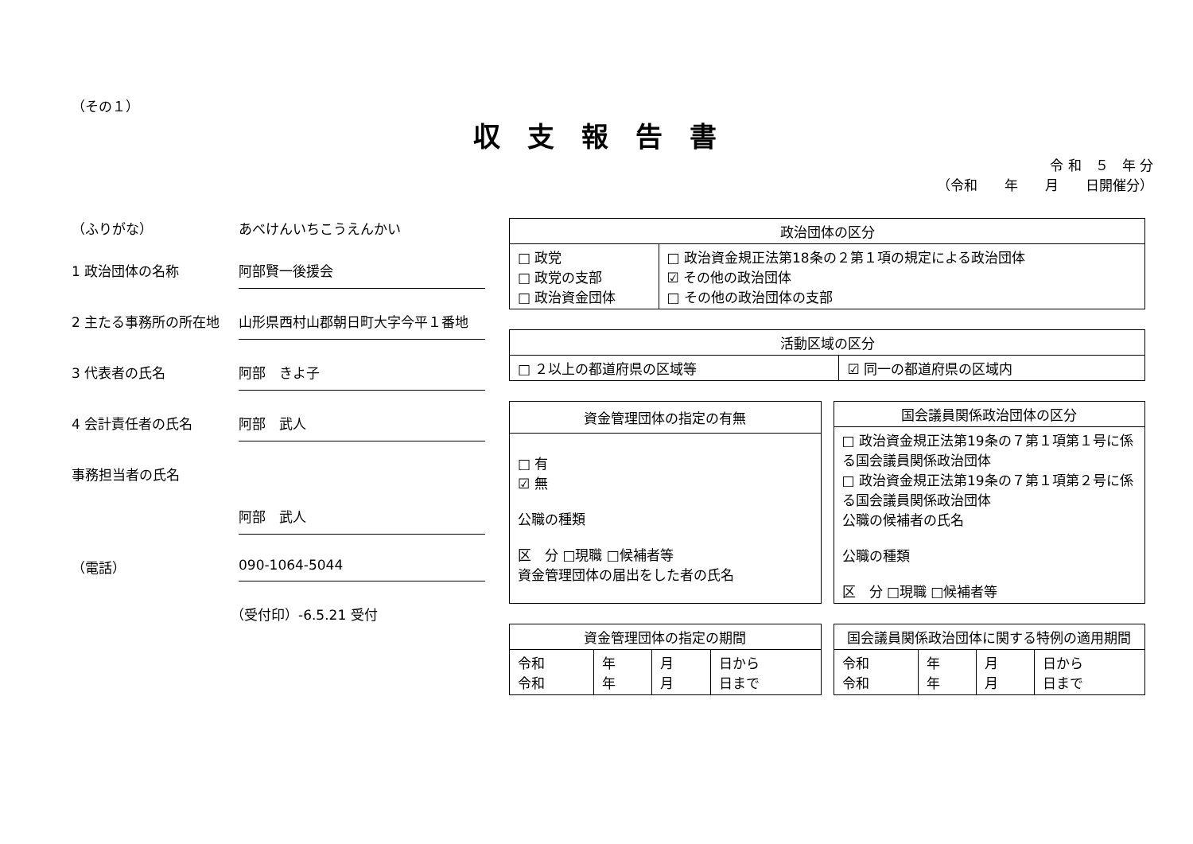（その１）
収支報告書
令 和　５　年 分
（令和　　年　　月　　日開催分）
（ふりがな） あべけんいちこうえんかい
1 政治団体の名称 阿部賢一後援会
2 主たる事務所の所在地 山形県西村山郡朝日町大字今平１番地
3 代表者の氏名 阿部　きよ子
4 会計責任者の氏名 阿部　武人
事務担当者の氏名
阿部　武人
（電話） 090-1064-5044
（受付印）-6.5.21 受付
| 政治団体の区分 | |
| --- | --- |
| □ 政党 □ 政党の支部 □ 政治資金団体 | □ 政治資金規正法第18条の２第１項の規定による政治団体 ☑ その他の政治団体 □ その他の政治団体の支部 |
| 活動区域の区分 | |
| --- | --- |
| □ ２以上の都道府県の区域等 | ☑ 同一の都道府県の区域内 |
| 資金管理団体の指定の有無 |
| --- |
| □ 有 ☑ 無 公職の種類 区 分 □現職 □候補者等 資金管理団体の届出をした者の氏名 |
| 国会議員関係政治団体の区分 |
| --- |
| □ 政治資金規正法第19条の７第１項第１号に係る国会議員関係政治団体 □ 政治資金規正法第19条の７第１項第２号に係る国会議員関係政治団体 公職の候補者の氏名 公職の種類 区 分 □現職 □候補者等 |
| 資金管理団体の指定の期間 | | | |
| --- | --- | --- | --- |
| 令和 令和 | 年 年 | 月 月 | 日から 日まで |
| 国会議員関係政治団体に関する特例の適用期間 | | | |
| --- | --- | --- | --- |
| 令和 令和 | 年 年 | 月 月 | 日から 日まで |